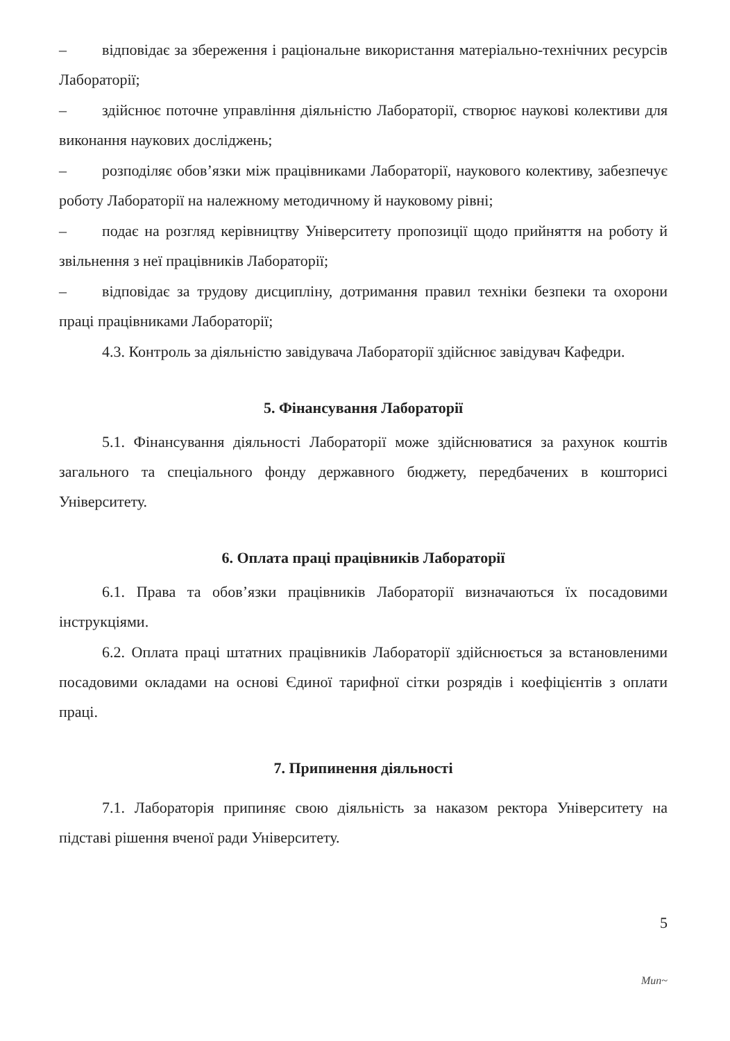– відповідає за збереження і раціональне використання матеріально-технічних ресурсів Лабораторії;
– здійснює поточне управління діяльністю Лабораторії, створює наукові колективи для виконання наукових досліджень;
– розподіляє обов’язки між працівниками Лабораторії, наукового колективу, забезпечує роботу Лабораторії на належному методичному й науковому рівні;
– подає на розгляд керівництву Університету пропозиції щодо прийняття на роботу й звільнення з неї працівників Лабораторії;
– відповідає за трудову дисципліну, дотримання правил техніки безпеки та охорони праці працівниками Лабораторії;
4.3. Контроль за діяльністю завідувача Лабораторії здійснює завідувач Кафедри.
5. Фінансування Лабораторії
5.1. Фінансування діяльності Лабораторії може здійснюватися за рахунок коштів загального та спеціального фонду державного бюджету, передбачених в кошторисі Університету.
6. Оплата праці працівників Лабораторії
6.1. Права та обов’язки працівників Лабораторії визначаються їх посадовими інструкціями.
6.2. Оплата праці штатних працівників Лабораторії здійснюється за встановленими посадовими окладами на основі Єдиної тарифної сітки розрядів і коефіцієнтів з оплати праці.
7. Припинення діяльності
7.1. Лабораторія припиняє свою діяльність за наказом ректора Університету на підставі рішення вченої ради Університету.
5
Mun~